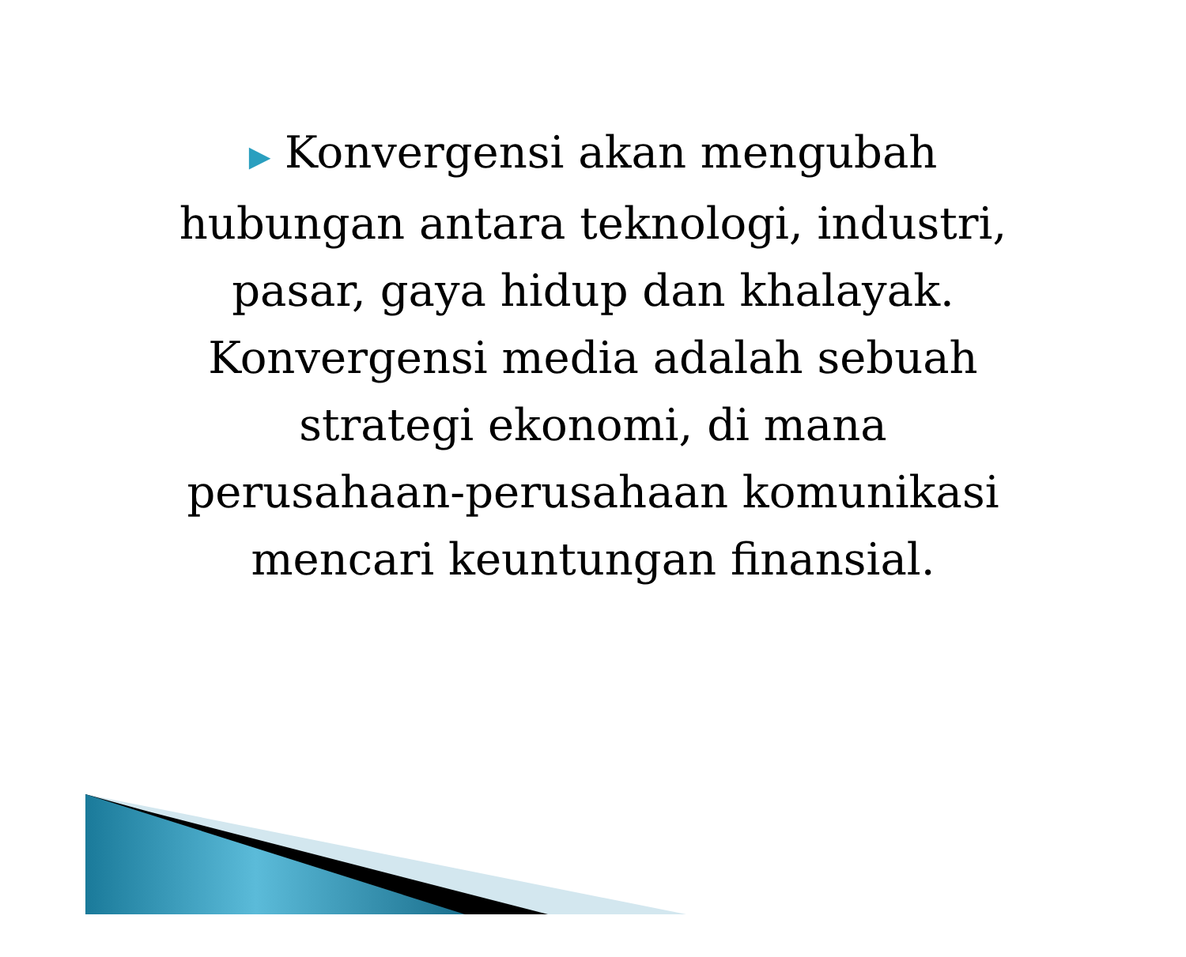▶ Konvergensi akan mengubah hubungan antara teknologi, industri, pasar, gaya hidup dan khalayak. Konvergensi media adalah sebuah strategi ekonomi, di mana perusahaan-perusahaan komunikasi mencari keuntungan finansial.